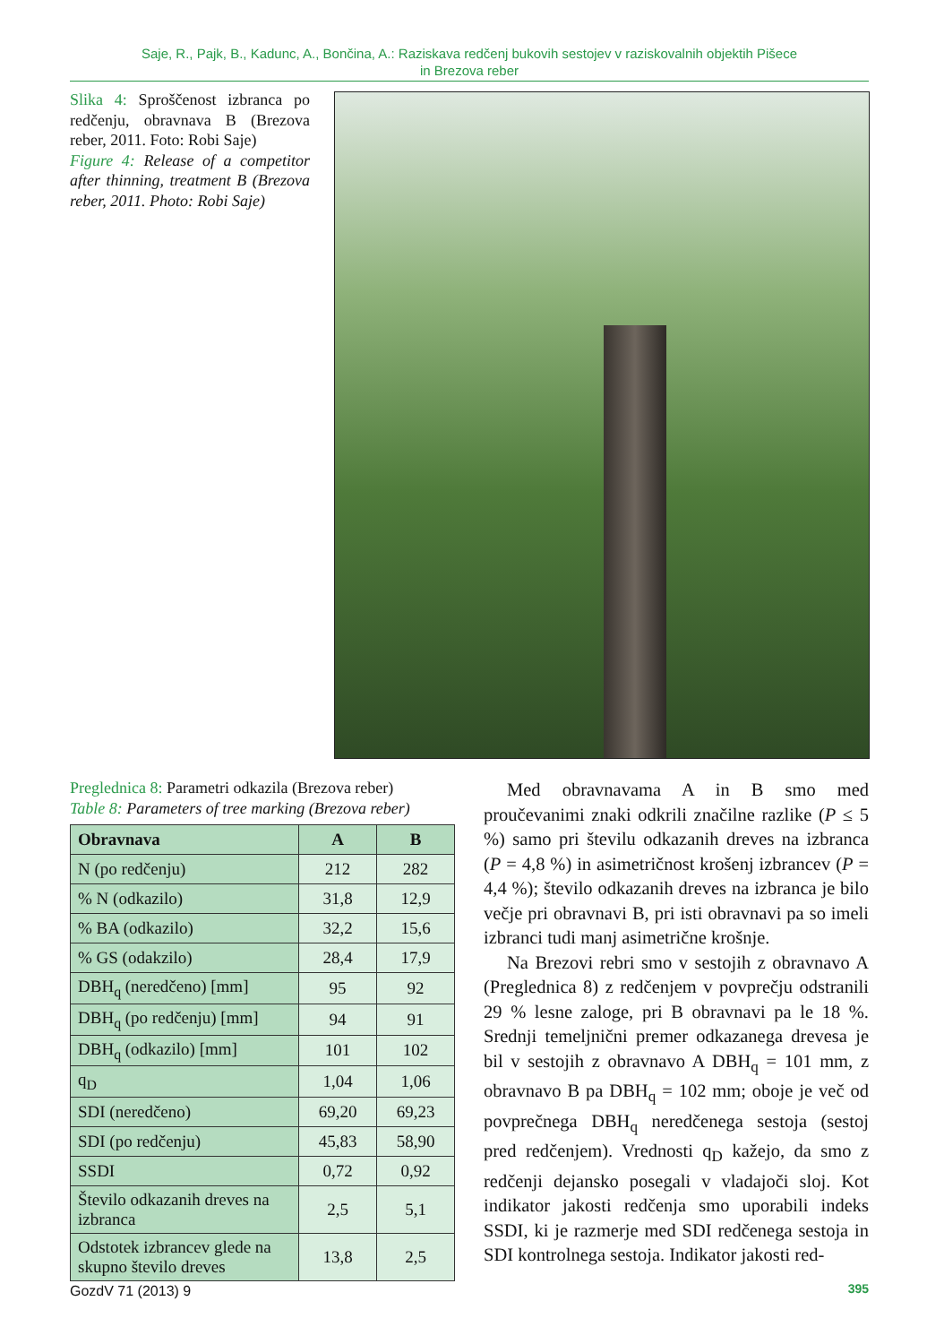Saje, R., Pajk, B., Kadunc, A., Bončina, A.: Raziskava redčenj bukovih sestojev v raziskovalnih objektih Pišece
in Brezova reber
Slika 4: Sproščenost izbranca po redčenju, obravnava B (Brezova reber, 2011. Foto: Robi Saje)
Figure 4: Release of a competitor after thinning, treatment B (Brezova reber, 2011. Photo: Robi Saje)
Preglednica 8: Parametri odkazila (Brezova reber)
Table 8: Parameters of tree marking (Brezova reber)
| Obravnava | A | B |
| --- | --- | --- |
| N (po redčenju) | 212 | 282 |
| % N (odkazilo) | 31,8 | 12,9 |
| % BA (odkazilo) | 32,2 | 15,6 |
| % GS (odakzilo) | 28,4 | 17,9 |
| DBH<sub>q</sub> (neredčeno) [mm] | 95 | 92 |
| DBH<sub>q</sub> (po redčenju) [mm] | 94 | 91 |
| DBH<sub>q</sub> (odkazilo) [mm] | 101 | 102 |
| q<sub>D</sub> | 1,04 | 1,06 |
| SDI (neredčeno) | 69,20 | 69,23 |
| SDI (po redčenju) | 45,83 | 58,90 |
| SSDI | 0,72 | 0,92 |
| Število odkazanih dreves na izbranca | 2,5 | 5,1 |
| Odstotek izbrancev glede na skupno število dreves | 13,8 | 2,5 |
Med obravnavama A in B smo med proučevanimi znaki odkrili značilne razlike (P ≤ 5 %) samo pri številu odkazanih dreves na izbranca (P = 4,8 %) in asimetričnost krošenj izbrancev (P = 4,4 %); število odkazanih dreves na izbranca je bilo večje pri obravnavi B, pri isti obravnavi pa so imeli izbranci tudi manj asimetrične krošnje.
Na Brezovi rebri smo v sestojih z obravnavo A (Preglednica 8) z redčenjem v povprečju odstranili 29 % lesne zaloge, pri B obravnavi pa le 18 %. Srednji temeljnični premer odkazanega drevesa je bil v sestojih z obravnavo A DBH<sub>q</sub> = 101 mm, z obravnavo B pa DBH<sub>q</sub> = 102 mm; oboje je več od povprečnega DBH<sub>q</sub> neredčenega sestoja (sestoj pred redčenjem). Vrednosti q<sub>D</sub> kažejo, da smo z redčenji dejansko posegali v vladajoči sloj. Kot indikator jakosti redčenja smo uporabili indeks SSDI, ki je razmerje med SDI redčenega sestoja in SDI kontrolnega sestoja. Indikator jakosti red-
GozdV 71 (2013) 9 395